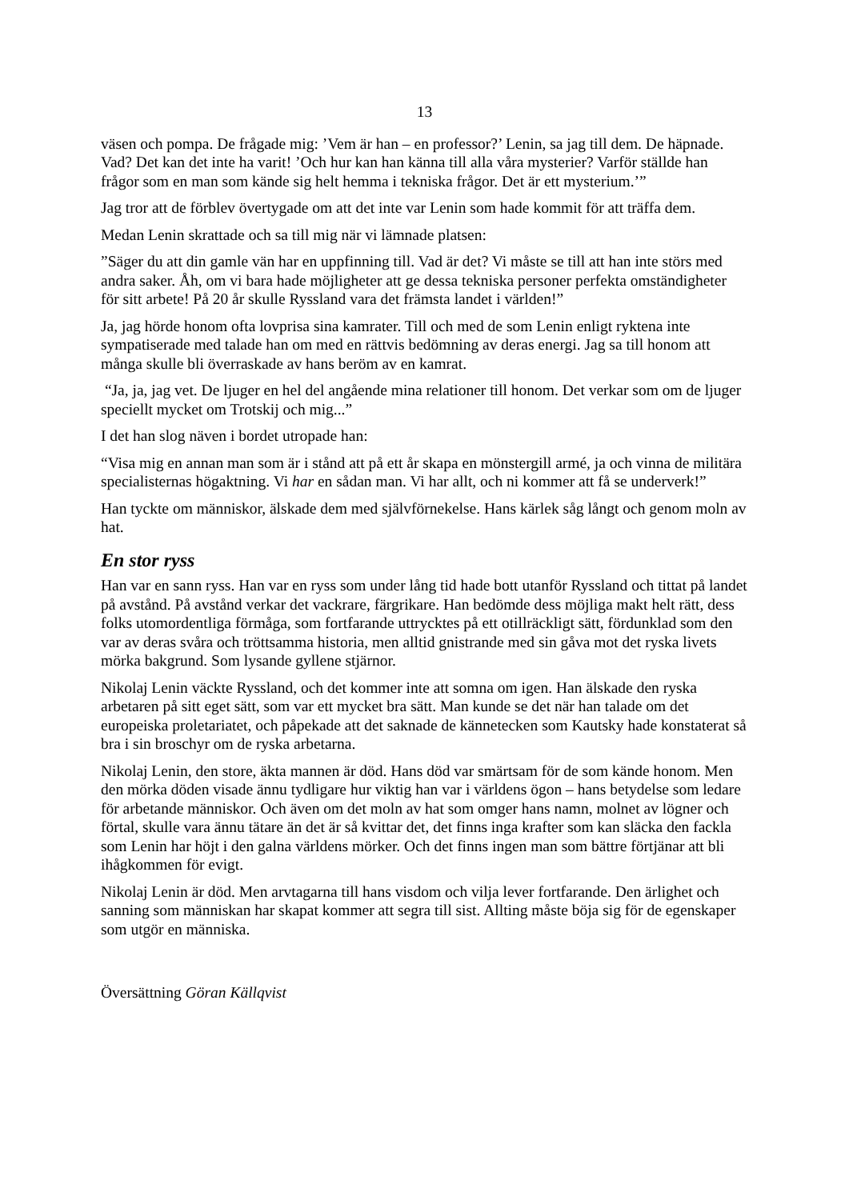13
väsen och pompa. De frågade mig: ’Vem är han – en professor?’ Lenin, sa jag till dem. De häpnade. Vad? Det kan det inte ha varit! ’Och hur kan han känna till alla våra mysterier? Varför ställde han frågor som en man som kände sig helt hemma i tekniska frågor. Det är ett mysterium.’”
Jag tror att de förblev övertygade om att det inte var Lenin som hade kommit för att träffa dem.
Medan Lenin skrattade och sa till mig när vi lämnade platsen:
”Säger du att din gamle vän har en uppfinning till. Vad är det? Vi måste se till att han inte störs med andra saker. Åh, om vi bara hade möjligheter att ge dessa tekniska personer perfekta omständigheter för sitt arbete! På 20 år skulle Ryssland vara det främsta landet i världen!”
Ja, jag hörde honom ofta lovprisa sina kamrater. Till och med de som Lenin enligt ryktena inte sympatiserade med talade han om med en rättvis bedömning av deras energi. Jag sa till honom att många skulle bli överraskade av hans beröm av en kamrat.
“Ja, ja, jag vet. De ljuger en hel del angående mina relationer till honom. Det verkar som om de ljuger speciellt mycket om Trotskij och mig...”
I det han slog näven i bordet utropade han:
“Visa mig en annan man som är i stånd att på ett år skapa en mönstergill armé, ja och vinna de militära specialisternas högaktning. Vi har en sådan man. Vi har allt, och ni kommer att få se underverk!”
Han tyckte om människor, älskade dem med självförnekelse. Hans kärlek såg långt och genom moln av hat.
En stor ryss
Han var en sann ryss. Han var en ryss som under lång tid hade bott utanför Ryssland och tittat på landet på avstånd. På avstånd verkar det vackrare, färgrikare. Han bedömde dess möjliga makt helt rätt, dess folks utomordentliga förmåga, som fortfarande uttrycktes på ett otillräckligt sätt, fördunklad som den var av deras svåra och tröttsamma historia, men alltid gnistrande med sin gåva mot det ryska livets mörka bakgrund. Som lysande gyllene stjärnor.
Nikolaj Lenin väckte Ryssland, och det kommer inte att somna om igen. Han älskade den ryska arbetaren på sitt eget sätt, som var ett mycket bra sätt. Man kunde se det när han talade om det europeiska proletariatet, och påpekade att det saknade de kännetecken som Kautsky hade konstaterat så bra i sin broschyr om de ryska arbetarna.
Nikolaj Lenin, den store, äkta mannen är död. Hans död var smärtsam för de som kände honom. Men den mörka döden visade ännu tydligare hur viktig han var i världens ögon – hans betydelse som ledare för arbetande människor. Och även om det moln av hat som omger hans namn, molnet av lögner och förtal, skulle vara ännu tätare än det är så kvittar det, det finns inga krafter som kan släcka den fackla som Lenin har höjt i den galna världens mörker. Och det finns ingen man som bättre förtjänar att bli ihågkommen för evigt.
Nikolaj Lenin är död. Men arvtagarna till hans visdom och vilja lever fortfarande. Den ärlighet och sanning som människan har skapat kommer att segra till sist. Allting måste böja sig för de egenskaper som utgör en människa.
Översättning Göran Källqvist